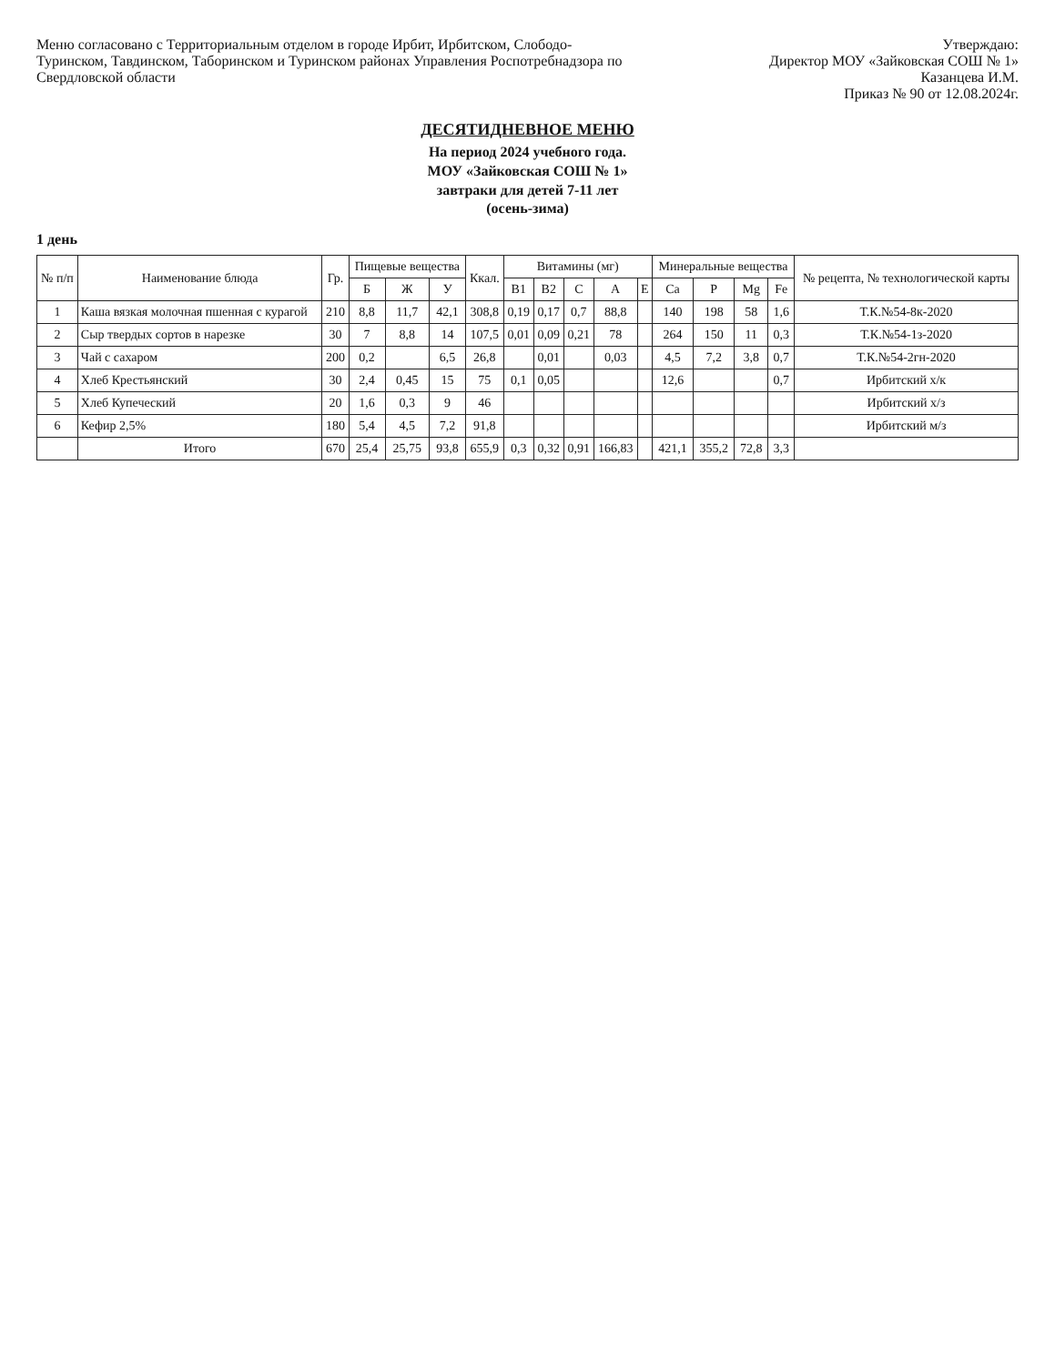Меню согласовано с Территориальным отделом в городе Ирбит, Ирбитском, Слободо-Туринском, Тавдинском, Таборинском и Туринском районах Управления Роспотребнадзора по Свердловской области
Утверждаю:
Директор МОУ «Зайковская СОШ № 1»
Казанцева И.М.
Приказ № 90 от 12.08.2024г.
ДЕСЯТИДНЕВНОЕ МЕНЮ
На период 2024 учебного года.
МОУ «Зайковская СОШ № 1»
завтраки для детей 7-11 лет
(осень-зима)
1 день
| № п/п | Наименование блюда | Гр. | Пищевые вещества | | | Ккал. | Витамины (мг) | | | | | Минеральные вещества | | | | № рецепта, № технологической карты |
| --- | --- | --- | --- | --- | --- | --- | --- | --- | --- | --- | --- | --- | --- | --- | --- | --- |
| | | | Б | Ж | У | | B1 | B2 | C | A | E | Ca | P | Mg | Fe | |
| 1 | Каша вязкая молочная пшенная с курагой | 210 | 8,8 | 11,7 | 42,1 | 308,8 | 0,19 | 0,17 | 0,7 | 88,8 | | 140 | 198 | 58 | 1,6 | Т.К.№54-8к-2020 |
| 2 | Сыр твердых сортов в нарезке | 30 | 7 | 8,8 | 14 | 107,5 | 0,01 | 0,09 | 0,21 | 78 | | 264 | 150 | 11 | 0,3 | Т.К.№54-1з-2020 |
| 3 | Чай с сахаром | 200 | 0,2 | | 6,5 | 26,8 | | 0,01 | | 0,03 | | 4,5 | 7,2 | 3,8 | 0,7 | Т.К.№54-2гн-2020 |
| 4 | Хлеб Крестьянский | 30 | 2,4 | 0,45 | 15 | 75 | 0,1 | 0,05 | | | | 12,6 | | | 0,7 | Ирбитский х/к |
| 5 | Хлеб Купеческий | 20 | 1,6 | 0,3 | 9 | 46 | | | | | | | | | | Ирбитский х/з |
| 6 | Кефир 2,5% | 180 | 5,4 | 4,5 | 7,2 | 91,8 | | | | | | | | | | Ирбитский м/з |
| | Итого | 670 | 25,4 | 25,75 | 93,8 | 655,9 | 0,3 | 0,32 | 0,91 | 166,83 | | 421,1 | 355,2 | 72,8 | 3,3 | |